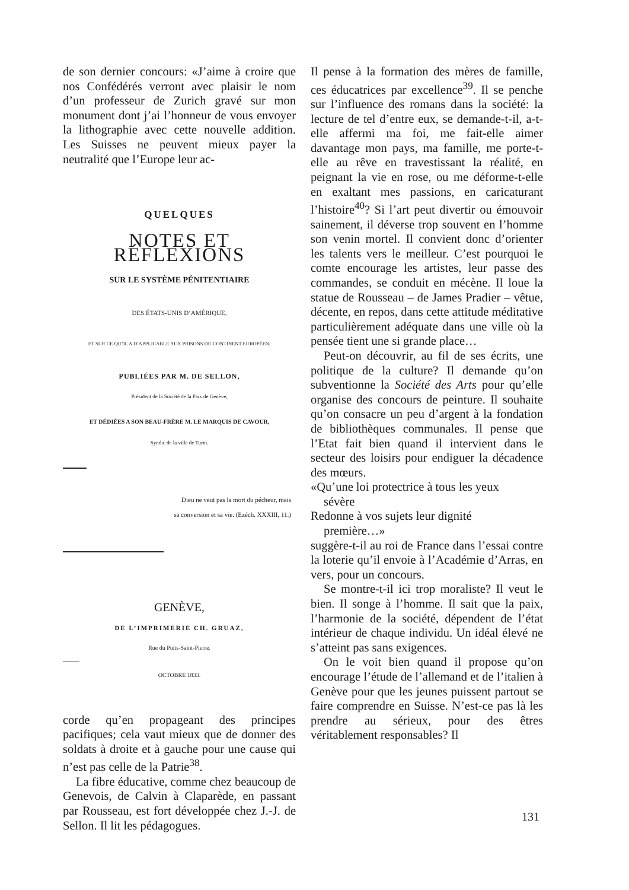de son dernier concours: «J’aime à croire que nos Confédérés verront avec plaisir le nom d’un professeur de Zurich gravé sur mon monument dont j’ai l’honneur de vous envoyer la lithographie avec cette nouvelle addition. Les Suisses ne peuvent mieux payer la neutralité que l’Europe leur ac-
QUELQUES
NOTES ET RÉFLEXIONS
SUR LE SYSTÈME PÉNITENTIAIRE
DES ÉTATS-UNIS D’AMÉRIQUE,
ET SUR CE QU’IL A D’APPLICABLE AUX PRISONS DU CONTINENT EUROPÉEN;
PUBLIÉES PAR M. DE SELLON,
Président de la Société de la Paix de Genève,
ET DÉDIÉES A SON BEAU-FRÈRE M. LE MARQUIS DE CAVOUR,
Syndic de la ville de Turin.
Dieu ne veut pas la mort du pécheur, mais
sa conversion et sa vie. (Ezéch. XXXIII, 11.)
GENÈVE,
DE L’IMPRIMERIE CH. GRUAZ,
Rue du Puits-Saint-Pierre.
OCTOBRE 1833.
corde qu’en propageant des principes pacifiques; cela vaut mieux que de donner des soldats à droite et à gauche pour une cause qui n’est pas celle de la Patrie<sup>38</sup>.
La fibre éducative, comme chez beaucoup de Genevois, de Calvin à Claparède, en passant par Rousseau, est fort développée chez J.-J. de Sellon. Il lit les pédagogues.
Il pense à la formation des mères de famille, ces éducatrices par excellence<sup>39</sup>. Il se penche sur l’influence des romans dans la société: la lecture de tel d’entre eux, se demande-t-il, a-t-elle affermi ma foi, me fait-elle aimer davantage mon pays, ma famille, me porte-t-elle au rêve en travestissant la réalité, en peignant la vie en rose, ou me déforme-t-elle en exaltant mes passions, en caricaturant l’histoire<sup>40</sup>? Si l’art peut divertir ou émouvoir sainement, il déverse trop souvent en l’homme son venin mortel. Il convient donc d’orienter les talents vers le meilleur. C’est pourquoi le comte encourage les artistes, leur passe des commandes, se conduit en mécène. Il loue la statue de Rousseau – de James Pradier – vêtue, décente, en repos, dans cette attitude méditative particulièrement adéquate dans une ville où la pensée tient une si grande place…
Peut-on découvrir, au fil de ses écrits, une politique de la culture? Il demande qu’on subventionne la Société des Arts pour qu’elle organise des concours de peinture. Il souhaite qu’on consacre un peu d’argent à la fondation de bibliothèques communales. Il pense que l’Etat fait bien quand il intervient dans le secteur des loisirs pour endiguer la décadence des mœurs.
«Qu’une loi protectrice à tous les yeux
sévère
Redonne à vos sujets leur dignité
première…»
suggère-t-il au roi de France dans l’essai contre la loterie qu’il envoie à l’Académie d’Arras, en vers, pour un concours.
Se montre-t-il ici trop moraliste? Il veut le bien. Il songe à l’homme. Il sait que la paix, l’harmonie de la société, dépendent de l’état intérieur de chaque individu. Un idéal élevé ne s’atteint pas sans exigences.
On le voit bien quand il propose qu’on encourage l’étude de l’allemand et de l’italien à Genève pour que les jeunes puissent partout se faire comprendre en Suisse. N’est-ce pas là les prendre au sérieux, pour des êtres véritablement responsables? Il
131